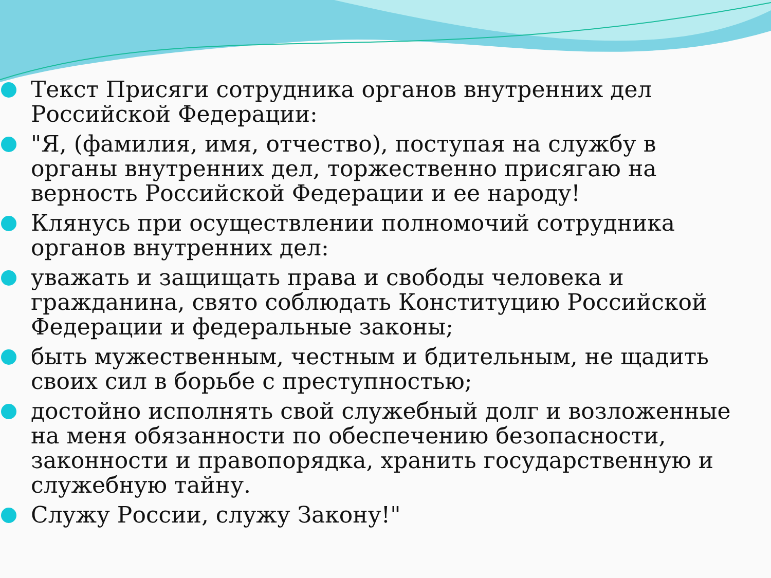Текст Присяги сотрудника органов внутренних дел Российской Федерации:
"Я, (фамилия, имя, отчество), поступая на службу в органы внутренних дел, торжественно присягаю на верность Российской Федерации и ее народу!
Клянусь при осуществлении полномочий сотрудника органов внутренних дел:
уважать и защищать права и свободы человека и гражданина, свято соблюдать Конституцию Российской Федерации и федеральные законы;
быть мужественным, честным и бдительным, не щадить своих сил в борьбе с преступностью;
достойно исполнять свой служебный долг и возложенные на меня обязанности по обеспечению безопасности, законности и правопорядка, хранить государственную и служебную тайну.
Служу России, служу Закону!"